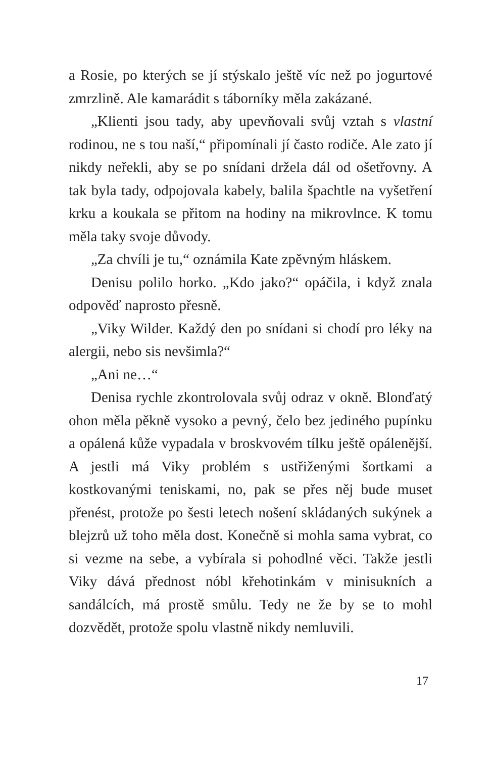a Rosie, po kterých se jí stýskalo ještě víc než po jogurtové zmrzlině. Ale kamarádit s táborníky měla zakázané.
„Klienti jsou tady, aby upevňovali svůj vztah s vlastní rodinou, ne s tou naší,“ připomínali jí často rodiče. Ale zato jí nikdy neřekli, aby se po snídani držela dál od ošetřovny. A tak byla tady, odpojovala kabely, balila špachtle na vyšetření krku a koukala se přitom na hodiny na mikrovlnce. K tomu měla taky svoje důvody.
„Za chvíli je tu,“ oznámila Kate zpěvným hláskem.
Denisu polilo horko. „Kdo jako?“ opáčila, i když znala odpověď naprosto přesně.
„Viky Wilder. Každý den po snídani si chodí pro léky na alergii, nebo sis nevšimla?“
„Ani ne…“
Denisa rychle zkontrolovala svůj odraz v okně. Blonďatý ohon měla pěkně vysoko a pevný, čelo bez jediného pupínku a opálená kůže vypadala v broskvovém tílku ještě opálenější. A jestli má Viky problém s ustřiženými šortkami a kostkovanými teniskami, no, pak se přes něj bude muset přenést, protože po šesti letech nošení skládaných sukýnek a blejzrů už toho měla dost. Konečně si mohla sama vybrat, co si vezme na sebe, a vybírala si pohodlné věci. Takže jestli Viky dává přednost nóbl křehotinkám v minisukních a sandálcích, má prostě smůlu. Tedy ne že by se to mohl dozvědět, protože spolu vlastně nikdy nemluvili.
17